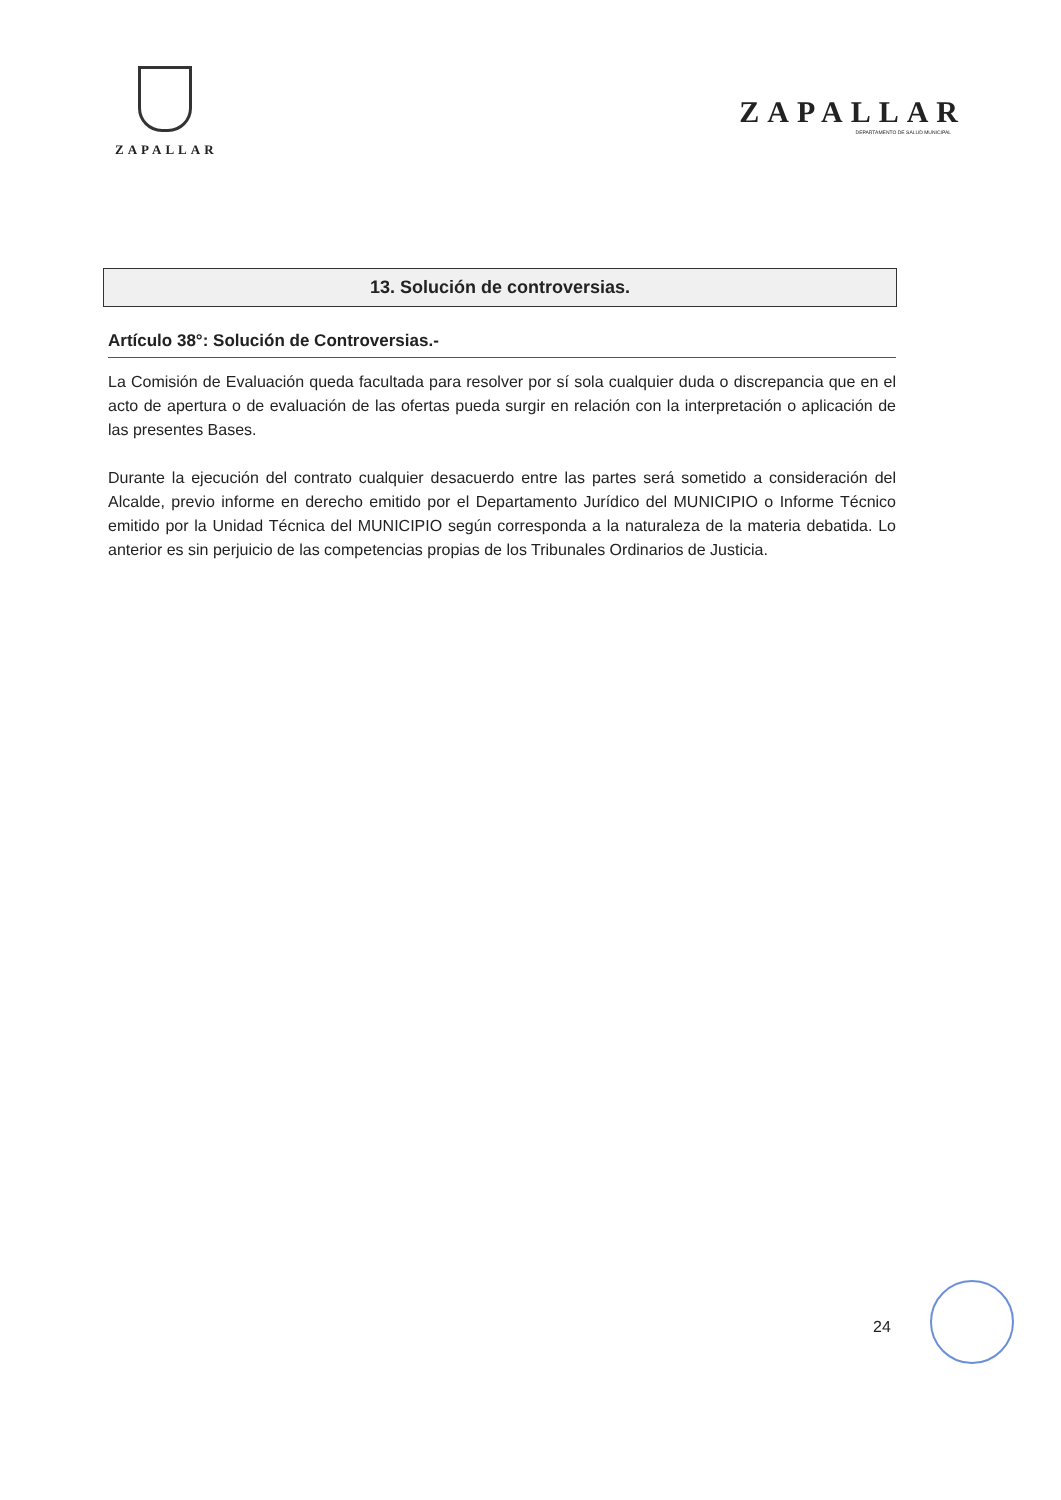ZAPALLAR
ZAPALLAR
DEPARTAMENTO DE SALUD MUNICIPAL
13. Solución de controversias.
Artículo 38°: Solución de Controversias.-
La Comisión de Evaluación queda facultada para resolver por sí sola cualquier duda o discrepancia que en el acto de apertura o de evaluación de las ofertas pueda surgir en relación con la interpretación o aplicación de las presentes Bases.
Durante la ejecución del contrato cualquier desacuerdo entre las partes será sometido a consideración del Alcalde, previo informe en derecho emitido por el Departamento Jurídico del MUNICIPIO o Informe Técnico emitido por la Unidad Técnica del MUNICIPIO según corresponda a la naturaleza de la materia debatida. Lo anterior es sin perjuicio de las competencias propias de los Tribunales Ordinarios de Justicia.
24